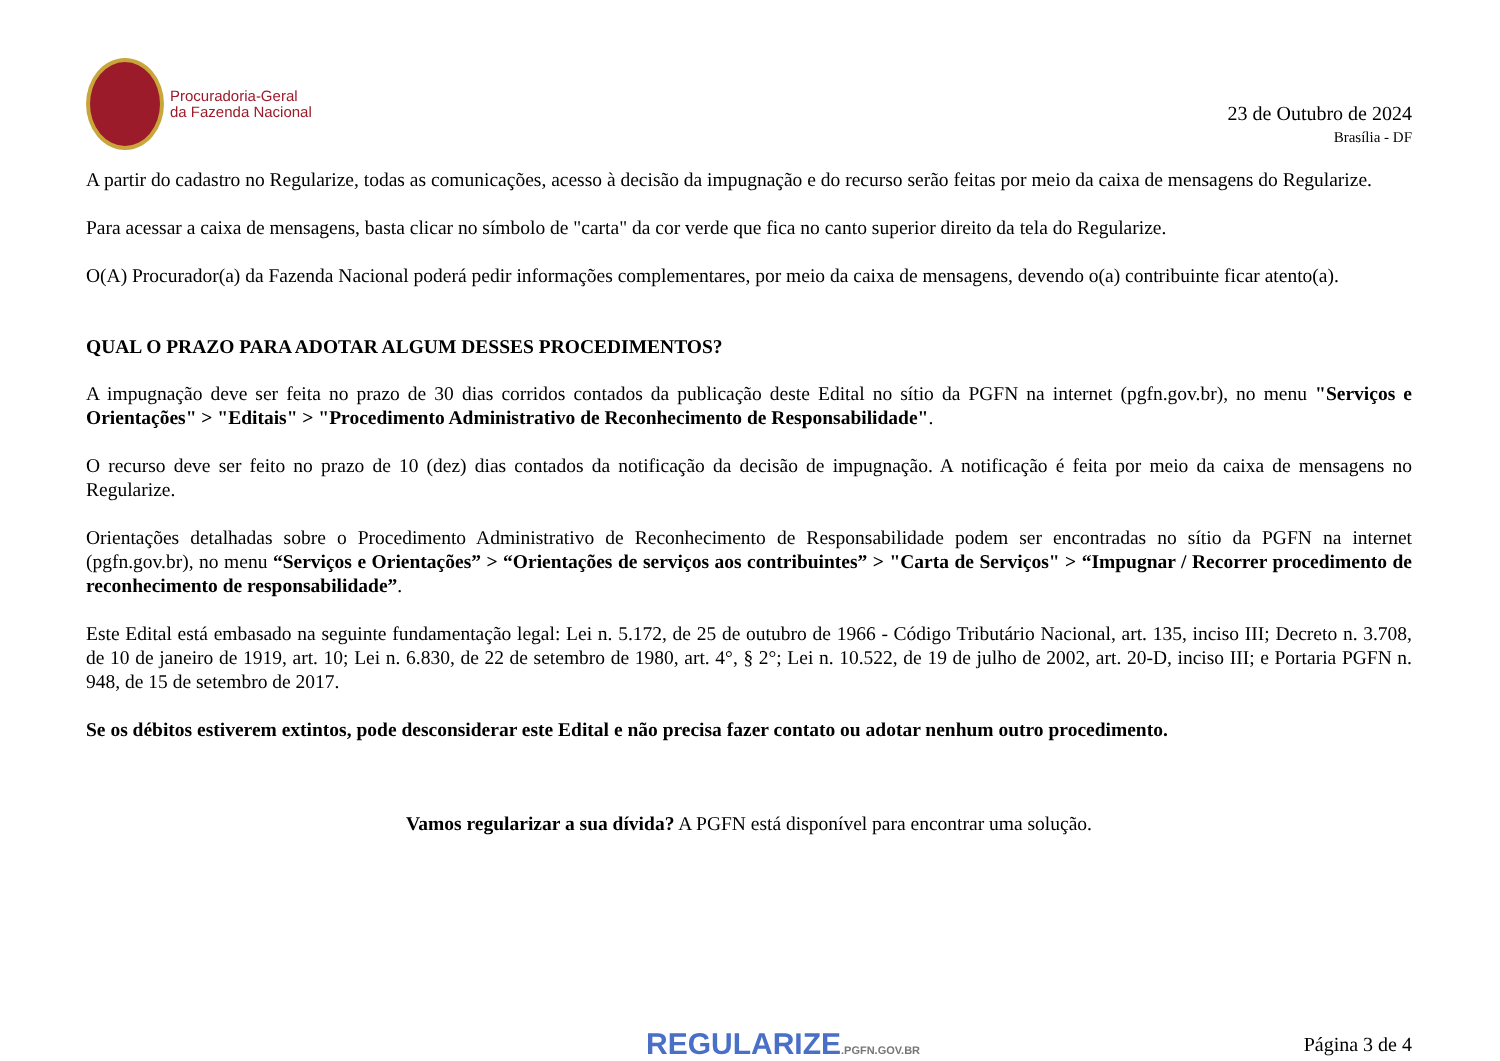Procuradoria-Geral
da Fazenda Nacional
23 de Outubro de 2024
Brasília - DF
A partir do cadastro no Regularize, todas as comunicações, acesso à decisão da impugnação e do recurso serão feitas por meio da caixa de mensagens do Regularize.
Para acessar a caixa de mensagens, basta clicar no símbolo de "carta" da cor verde que fica no canto superior direito da tela do Regularize.
O(A) Procurador(a) da Fazenda Nacional poderá pedir informações complementares, por meio da caixa de mensagens, devendo o(a) contribuinte ficar atento(a).
QUAL O PRAZO PARA ADOTAR ALGUM DESSES PROCEDIMENTOS?
A impugnação deve ser feita no prazo de 30 dias corridos contados da publicação deste Edital no sítio da PGFN na internet (pgfn.gov.br), no menu "Serviços e Orientações" > "Editais" > "Procedimento Administrativo de Reconhecimento de Responsabilidade".
O recurso deve ser feito no prazo de 10 (dez) dias contados da notificação da decisão de impugnação. A notificação é feita por meio da caixa de mensagens no Regularize.
Orientações detalhadas sobre o Procedimento Administrativo de Reconhecimento de Responsabilidade podem ser encontradas no sítio da PGFN na internet (pgfn.gov.br), no menu “Serviços e Orientações” > “Orientações de serviços aos contribuintes” > "Carta de Serviços" > “Impugnar / Recorrer procedimento de reconhecimento de responsabilidade”.
Este Edital está embasado na seguinte fundamentação legal: Lei n. 5.172, de 25 de outubro de 1966 - Código Tributário Nacional, art. 135, inciso III; Decreto n. 3.708, de 10 de janeiro de 1919, art. 10; Lei n. 6.830, de 22 de setembro de 1980, art. 4°, § 2°; Lei n. 10.522, de 19 de julho de 2002, art. 20-D, inciso III; e Portaria PGFN n. 948, de 15 de setembro de 2017.
Se os débitos estiverem extintos, pode desconsiderar este Edital e não precisa fazer contato ou adotar nenhum outro procedimento.
Vamos regularizar a sua dívida? A PGFN está disponível para encontrar uma solução.
REGULARIZE.PGFN.GOV.BR
Página 3 de 4